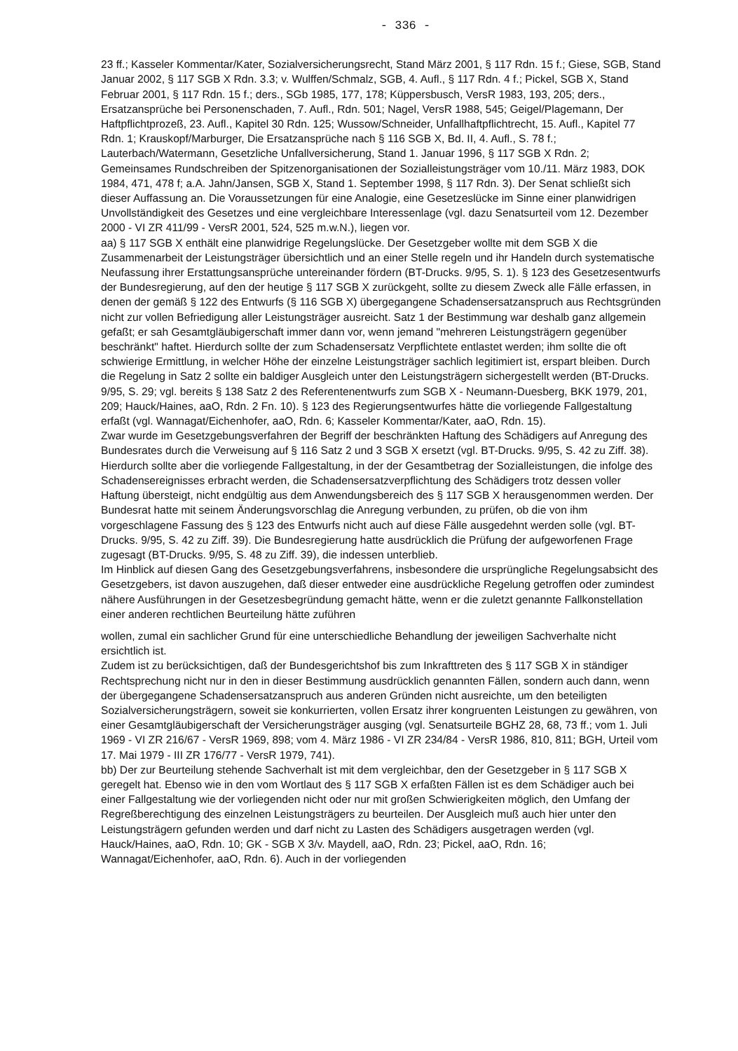- 336 -
23 ff.; Kasseler Kommentar/Kater, Sozialversicherungsrecht, Stand März 2001, § 117 Rdn. 15 f.; Giese, SGB, Stand Januar 2002, § 117 SGB X Rdn. 3.3; v. Wulffen/Schmalz, SGB, 4. Aufl., § 117 Rdn. 4 f.; Pickel, SGB X, Stand Februar 2001, § 117 Rdn. 15 f.; ders., SGb 1985, 177, 178; Küppersbusch, VersR 1983, 193, 205; ders., Ersatzansprüche bei Personenschaden, 7. Aufl., Rdn. 501; Nagel, VersR 1988, 545; Geigel/Plagemann, Der Haftpflichtprozeß, 23. Aufl., Kapitel 30 Rdn. 125; Wussow/Schneider, Unfallhaftpflichtrecht, 15. Aufl., Kapitel 77 Rdn. 1; Krauskopf/Marburger, Die Ersatzansprüche nach § 116 SGB X, Bd. II, 4. Aufl., S. 78 f.; Lauterbach/Watermann, Gesetzliche Unfallversicherung, Stand 1. Januar 1996, § 117 SGB X Rdn. 2; Gemeinsames Rundschreiben der Spitzenorganisationen der Sozialleistungsträger vom 10./11. März 1983, DOK 1984, 471, 478 f; a.A. Jahn/Jansen, SGB X, Stand 1. September 1998, § 117 Rdn. 3). Der Senat schließt sich dieser Auffassung an. Die Voraussetzungen für eine Analogie, eine Gesetzeslücke im Sinne einer planwidrigen Unvollständigkeit des Gesetzes und eine vergleichbare Interessenlage (vgl. dazu Senatsurteil vom 12. Dezember 2000 - VI ZR 411/99 - VersR 2001, 524, 525 m.w.N.), liegen vor.
aa) § 117 SGB X enthält eine planwidrige Regelungslücke. Der Gesetzgeber wollte mit dem SGB X die Zusammenarbeit der Leistungsträger übersichtlich und an einer Stelle regeln und ihr Handeln durch systematische Neufassung ihrer Erstattungsansprüche untereinander fördern (BT-Drucks. 9/95, S. 1). § 123 des Gesetzesentwurfs der Bundesregierung, auf den der heutige § 117 SGB X zurückgeht, sollte zu diesem Zweck alle Fälle erfassen, in denen der gemäß § 122 des Entwurfs (§ 116 SGB X) übergegangene Schadensersatzanspruch aus Rechtsgründen nicht zur vollen Befriedigung aller Leistungsträger ausreicht. Satz 1 der Bestimmung war deshalb ganz allgemein gefaßt; er sah Gesamtgläubigerschaft immer dann vor, wenn jemand "mehreren Leistungsträgern gegenüber beschränkt" haftet. Hierdurch sollte der zum Schadensersatz Verpflichtete entlastet werden; ihm sollte die oft schwierige Ermittlung, in welcher Höhe der einzelne Leistungsträger sachlich legitimiert ist, erspart bleiben. Durch die Regelung in Satz 2 sollte ein baldiger Ausgleich unter den Leistungsträgern sichergestellt werden (BT-Drucks. 9/95, S. 29; vgl. bereits § 138 Satz 2 des Referentenentwurfs zum SGB X - Neumann-Duesberg, BKK 1979, 201, 209; Hauck/Haines, aaO, Rdn. 2 Fn. 10). § 123 des Regierungsentwurfes hätte die vorliegende Fallgestaltung erfaßt (vgl. Wannagat/Eichenhofer, aaO, Rdn. 6; Kasseler Kommentar/Kater, aaO, Rdn. 15).
Zwar wurde im Gesetzgebungsverfahren der Begriff der beschränkten Haftung des Schädigers auf Anregung des Bundesrates durch die Verweisung auf § 116 Satz 2 und 3 SGB X ersetzt (vgl. BT-Drucks. 9/95, S. 42 zu Ziff. 38). Hierdurch sollte aber die vorliegende Fallgestaltung, in der der Gesamtbetrag der Sozialleistungen, die infolge des Schadensereignisses erbracht werden, die Schadensersatzverpflichtung des Schädigers trotz dessen voller Haftung übersteigt, nicht endgültig aus dem Anwendungsbereich des § 117 SGB X herausgenommen werden. Der Bundesrat hatte mit seinem Änderungsvorschlag die Anregung verbunden, zu prüfen, ob die von ihm vorgeschlagene Fassung des § 123 des Entwurfs nicht auch auf diese Fälle ausgedehnt werden solle (vgl. BT-Drucks. 9/95, S. 42 zu Ziff. 39). Die Bundesregierung hatte ausdrücklich die Prüfung der aufgeworfenen Frage zugesagt (BT-Drucks. 9/95, S. 48 zu Ziff. 39), die indessen unterblieb.
Im Hinblick auf diesen Gang des Gesetzgebungsverfahrens, insbesondere die ursprüngliche Regelungsabsicht des Gesetzgebers, ist davon auszugehen, daß dieser entweder eine ausdrückliche Regelung getroffen oder zumindest nähere Ausführungen in der Gesetzesbegründung gemacht hätte, wenn er die zuletzt genannte Fallkonstellation einer anderen rechtlichen Beurteilung hätte zuführen
wollen, zumal ein sachlicher Grund für eine unterschiedliche Behandlung der jeweiligen Sachverhalte nicht ersichtlich ist.
Zudem ist zu berücksichtigen, daß der Bundesgerichtshof bis zum Inkrafttreten des § 117 SGB X in ständiger Rechtsprechung nicht nur in den in dieser Bestimmung ausdrücklich genannten Fällen, sondern auch dann, wenn der übergegangene Schadensersatzanspruch aus anderen Gründen nicht ausreichte, um den beteiligten Sozialversicherungsträgern, soweit sie konkurrierten, vollen Ersatz ihrer kongruenten Leistungen zu gewähren, von einer Gesamtgläubigerschaft der Versicherungsträger ausging (vgl. Senatsurteile BGHZ 28, 68, 73 ff.; vom 1. Juli 1969 - VI ZR 216/67 - VersR 1969, 898; vom 4. März 1986 - VI ZR 234/84 - VersR 1986, 810, 811; BGH, Urteil vom 17. Mai 1979 - III ZR 176/77 - VersR 1979, 741).
bb) Der zur Beurteilung stehende Sachverhalt ist mit dem vergleichbar, den der Gesetzgeber in § 117 SGB X geregelt hat. Ebenso wie in den vom Wortlaut des § 117 SGB X erfaßten Fällen ist es dem Schädiger auch bei einer Fallgestaltung wie der vorliegenden nicht oder nur mit großen Schwierigkeiten möglich, den Umfang der Regreßberechtigung des einzelnen Leistungsträgers zu beurteilen. Der Ausgleich muß auch hier unter den Leistungsträgern gefunden werden und darf nicht zu Lasten des Schädigers ausgetragen werden (vgl. Hauck/Haines, aaO, Rdn. 10; GK - SGB X 3/v. Maydell, aaO, Rdn. 23; Pickel, aaO, Rdn. 16; Wannagat/Eichenhofer, aaO, Rdn. 6). Auch in der vorliegenden